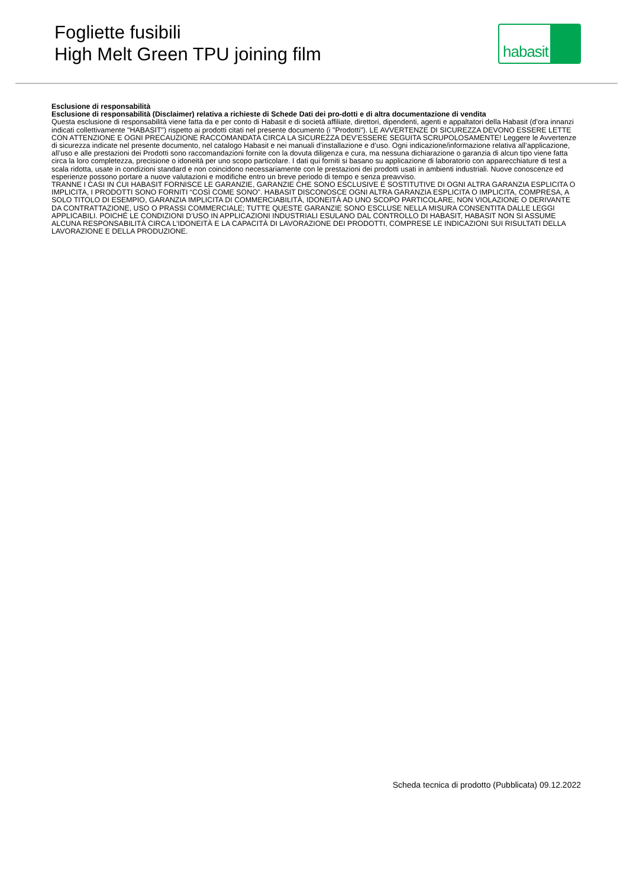Fogliette fusibili
High Melt Green TPU joining film
habasit
Esclusione di responsabilità
Esclusione di responsabilità (Disclaimer) relativa a richieste di Schede Dati dei pro-dotti e di altra documentazione di vendita
Questa esclusione di responsabilità viene fatta da e per conto di Habasit e di società affiliate, direttori, dipendenti, agenti e appaltatori della Habasit (d’ora innanzi indicati collettivamente "HABASIT") rispetto ai prodotti citati nel presente documento (i "Prodotti"). LE AVVERTENZE DI SICUREZZA DEVONO ESSERE LETTE CON ATTENZIONE E OGNI PRECAUZIONE RACCOMANDATA CIRCA LA SICUREZZA DEV’ESSERE SEGUITA SCRUPOLOSAMENTE! Leggere le Avvertenze di sicurezza indicate nel presente documento, nel catalogo Habasit e nei manuali d’installazione e d’uso. Ogni indicazione/informazione relativa all’applicazione, all’uso e alle prestazioni dei Prodotti sono raccomandazioni fornite con la dovuta diligenza e cura, ma nessuna dichiarazione o garanzia di alcun tipo viene fatta circa la loro completezza, precisione o idoneità per uno scopo particolare. I dati qui forniti si basano su applicazione di laboratorio con apparecchiature di test a scala ridotta, usate in condizioni standard e non coincidono necessariamente con le prestazioni dei prodotti usati in ambienti industriali. Nuove conoscenze ed esperienze possono portare a nuove valutazioni e modifiche entro un breve periodo di tempo e senza preavviso.
TRANNE I CASI IN CUI HABASIT FORNISCE LE GARANZIE, GARANZIE CHE SONO ESCLUSIVE E SOSTITUTIVE DI OGNI ALTRA GARANZIA ESPLICITA O IMPLICITA, I PRODOTTI SONO FORNITI “COSÌ COME SONO”. HABASIT DISCONOSCE OGNI ALTRA GARANZIA ESPLICITA O IMPLICITA, COMPRESA, A SOLO TITOLO DI ESEMPIO, GARANZIA IMPLICITA DI COMMERCIABILITÀ, IDONEITÀ AD UNO SCOPO PARTICOLARE, NON VIOLAZIONE O DERIVANTE DA CONTRATTAZIONE, USO O PRASSI COMMERCIALE; TUTTE QUESTE GARANZIE SONO ESCLUSE NELLA MISURA CONSENTITA DALLE LEGGI APPLICABILI. POICHÉ LE CONDIZIONI D’USO IN APPLICAZIONI INDUSTRIALI ESULANO DAL CONTROLLO DI HABASIT, HABASIT NON SI ASSUME ALCUNA RESPONSABILITÀ CIRCA L’IDONEITÀ E LA CAPACITÀ DI LAVORAZIONE DEI PRODOTTI, COMPRESE LE INDICAZIONI SUI RISULTATI DELLA LAVORAZIONE E DELLA PRODUZIONE.
Scheda tecnica di prodotto (Pubblicata) 09.12.2022